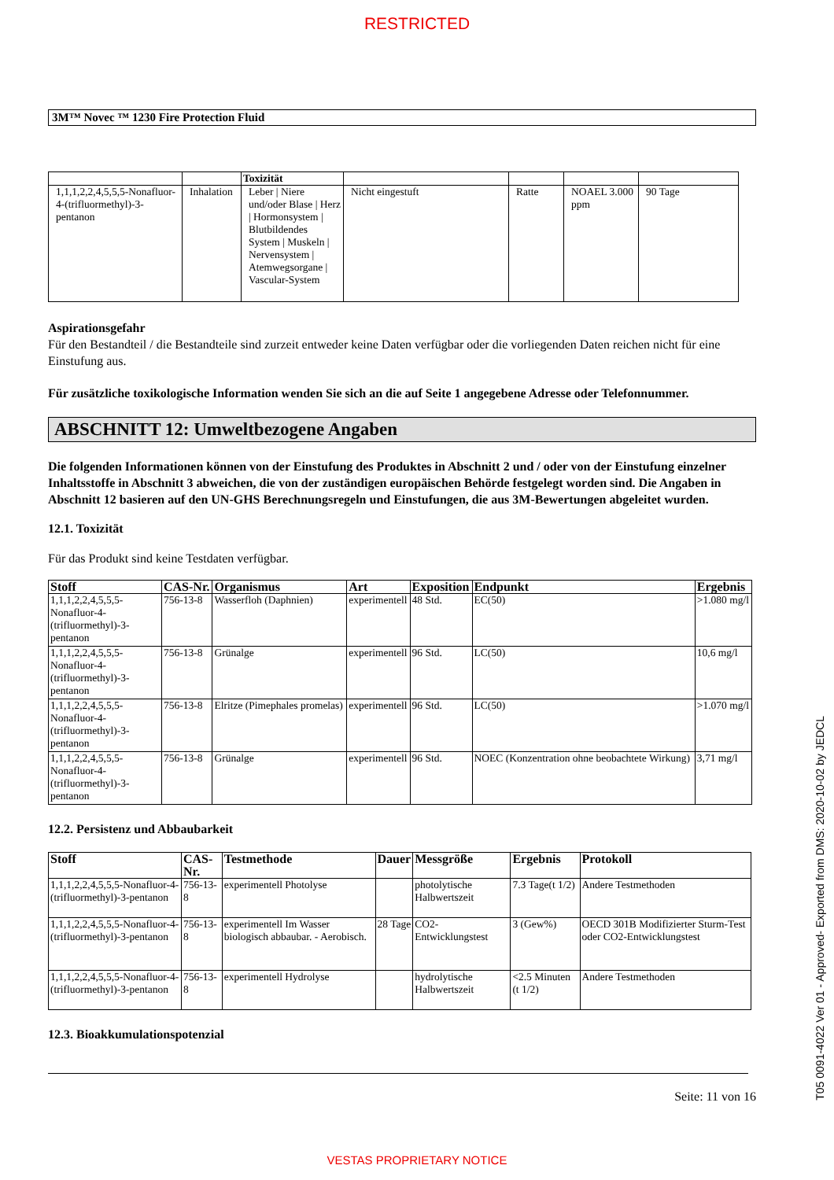RESTRICTED
3M™ Novec ™ 1230 Fire Protection Fluid
| | | Toxizität | | | | |
| 1,1,1,2,2,4,5,5,5-Nonafluor-4-(trifluormethyl)-3-pentanon | Inhalation | Leber / Niere und/oder Blase / Herz / Hormonsystem / Blutbildendes System / Muskeln / Nervensystem / Atemwegsorgane / Vascular-System | Nicht eingestuft | Ratte | NOAEL 3.000 ppm | 90 Tage |
Aspirationsgefahr
Für den Bestandteil / die Bestandteile sind zurzeit entweder keine Daten verfügbar oder die vorliegenden Daten reichen nicht für eine Einstufung aus.
Für zusätzliche toxikologische Information wenden Sie sich an die auf Seite 1 angegebene Adresse oder Telefonnummer.
ABSCHNITT 12: Umweltbezogene Angaben
Die folgenden Informationen können von der Einstufung des Produktes in Abschnitt 2 und / oder von der Einstufung einzelner Inhaltsstoffe in Abschnitt 3 abweichen, die von der zuständigen europäischen Behörde festgelegt worden sind. Die Angaben in Abschnitt 12 basieren auf den UN-GHS Berechnungsregeln und Einstufungen, die aus 3M-Bewertungen abgeleitet wurden.
12.1. Toxizität
Für das Produkt sind keine Testdaten verfügbar.
| Stoff | CAS-Nr. | Organismus | Art | Exposition | Endpunkt | Ergebnis |
| --- | --- | --- | --- | --- | --- | --- |
| 1,1,1,2,2,4,5,5,5-Nonafluor-4-(trifluormethyl)-3-pentanon | 756-13-8 | Wasserfloh (Daphnien) | experimentell | 48 Std. | EC(50) | >1.080 mg/l |
| 1,1,1,2,2,4,5,5,5-Nonafluor-4-(trifluormethyl)-3-pentanon | 756-13-8 | Grünalge | experimentell | 96 Std. | LC(50) | 10,6 mg/l |
| 1,1,1,2,2,4,5,5,5-Nonafluor-4-(trifluormethyl)-3-pentanon | 756-13-8 | Elritze (Pimephales promelas) | experimentell | 96 Std. | LC(50) | >1.070 mg/l |
| 1,1,1,2,2,4,5,5,5-Nonafluor-4-(trifluormethyl)-3-pentanon | 756-13-8 | Grünalge | experimentell | 96 Std. | NOEC (Konzentration ohne beobachtete Wirkung) | 3,71 mg/l |
12.2. Persistenz und Abbaubarkeit
| Stoff | CAS-Nr. | Testmethode | Dauer | Messgröße | Ergebnis | Protokoll |
| --- | --- | --- | --- | --- | --- | --- |
| 1,1,1,2,2,4,5,5,5-Nonafluor-4-(trifluormethyl)-3-pentanon | 756-13-8 | experimentell Photolyse | | photolytische Halbwertszeit | 7.3 Tage(t 1/2) | Andere Testmethoden |
| 1,1,1,2,2,4,5,5,5-Nonafluor-4-(trifluormethyl)-3-pentanon | 756-13-8 | experimentell Im Wasser biologisch abbaubar. - Aerobisch. | 28 Tage | CO2-Entwicklungstest | 3 (Gew%) | OECD 301B Modifizierter Sturm-Test oder CO2-Entwicklungstest |
| 1,1,1,2,2,4,5,5,5-Nonafluor-4-(trifluormethyl)-3-pentanon | 756-13-8 | experimentell Hydrolyse | | hydrolytische Halbwertszeit | <2.5 Minuten (t 1/2) | Andere Testmethoden |
12.3. Bioakkumulationspotenzial
Seite: 11 von 16
VESTAS PROPRIETARY NOTICE
T05 0091-4022 Ver 01 - Approved- Exported from DMS: 2020-10-02 by JEDCL